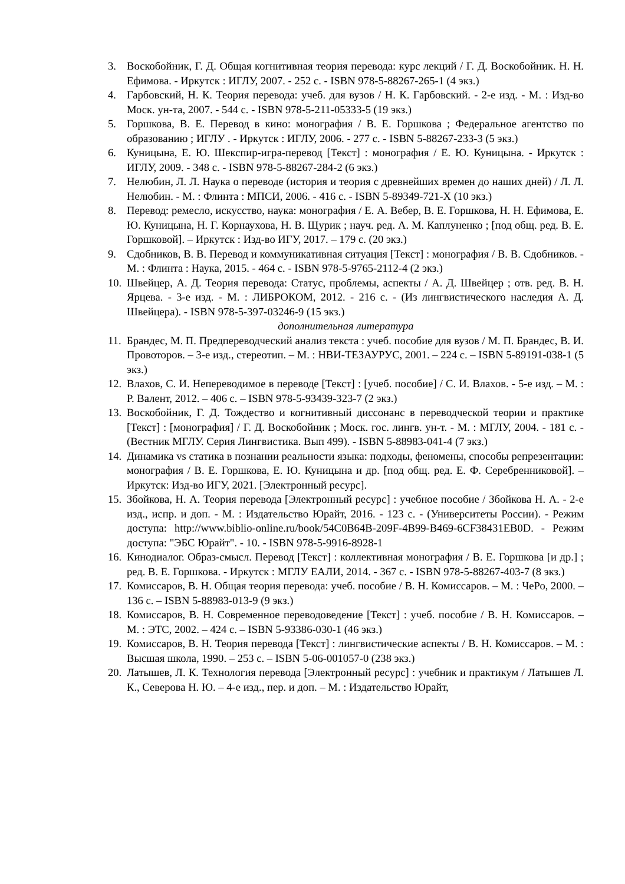3. Воскобойник, Г. Д. Общая когнитивная теория перевода: курс лекций / Г. Д. Воскобойник. Н. Н. Ефимова. - Иркутск : ИГЛУ, 2007. - 252 с. - ISBN 978-5-88267-265-1 (4 экз.)
4. Гарбовский, Н. К. Теория перевода: учеб. для вузов / Н. К. Гарбовский. - 2-е изд. - М. : Изд-во Моск. ун-та, 2007. - 544 с. - ISBN 978-5-211-05333-5 (19 экз.)
5. Горшкова, В. Е. Перевод в кино: монография / В. Е. Горшкова ; Федеральное агентство по образованию ; ИГЛУ . - Иркутск : ИГЛУ, 2006. - 277 с. - ISBN 5-88267-233-3 (5 экз.)
6. Куницына, Е. Ю. Шекспир-игра-перевод [Текст] : монография / Е. Ю. Куницына. - Иркутск : ИГЛУ, 2009. - 348 с. - ISBN 978-5-88267-284-2 (6 экз.)
7. Нелюбин, Л. Л. Наука о переводе (история и теория с древнейших времен до наших дней) / Л. Л. Нелюбин. - М. : Флинта : МПСИ, 2006. - 416 с. - ISBN 5-89349-721-X (10 экз.)
8. Перевод: ремесло, искусство, наука: монография / Е. А. Вебер, В. Е. Горшкова, Н. Н. Ефимова, Е. Ю. Куницына, Н. Г. Корнаухова, Н. В. Щурик ; науч. ред. А. М. Каплуненко ; [под общ. ред. В. Е. Горшковой]. – Иркутск : Изд-во ИГУ, 2017. – 179 с. (20 экз.)
9. Сдобников, В. В. Перевод и коммуникативная ситуация [Текст] : монография / В. В. Сдобников. - М. : Флинта : Наука, 2015. - 464 с. - ISBN 978-5-9765-2112-4 (2 экз.)
10. Швейцер, А. Д. Теория перевода: Статус, проблемы, аспекты / А. Д. Швейцер ; отв. ред. В. Н. Ярцева. - 3-е изд. - М. : ЛИБРОКОМ, 2012. - 216 с. - (Из лингвистического наследия А. Д. Швейцера). - ISBN 978-5-397-03246-9 (15 экз.)
дополнительная литература
11. Брандес, М. П. Предпереводческий анализ текста : учеб. пособие для вузов / М. П. Брандес, В. И. Провоторов. – 3-е изд., стереотип. – М. : НВИ-ТЕЗАУРУС, 2001. – 224 с. – ISBN 5-89191-038-1 (5 экз.)
12. Влахов, С. И. Непереводимое в переводе [Текст] : [учеб. пособие] / С. И. Влахов. - 5-е изд. – М. : Р. Валент, 2012. – 406 с. – ISBN 978-5-93439-323-7 (2 экз.)
13. Воскобойник, Г. Д. Тождество и когнитивный диссонанс в переводческой теории и практике [Текст] : [монография] / Г. Д. Воскобойник ; Моск. гос. лингв. ун-т. - М. : МГЛУ, 2004. - 181 с. - (Вестник МГЛУ. Серия Лингвистика. Вып 499). - ISBN 5-88983-041-4 (7 экз.)
14. Динамика vs статика в познании реальности языка: подходы, феномены, способы репрезентации: монография / В. Е. Горшкова, Е. Ю. Куницына и др. [под общ. ред. Е. Ф. Серебренниковой]. – Иркутск: Изд-во ИГУ, 2021. [Электронный ресурс].
15. Збойкова, Н. А. Теория перевода [Электронный ресурс] : учебное пособие / Збойкова Н. А. - 2-е изд., испр. и доп. - М. : Издательство Юрайт, 2016. - 123 с. - (Университеты России). - Режим доступа: http://www.biblio-online.ru/book/54C0B64B-209F-4B99-B469-6CF38431EB0D. - Режим доступа: "ЭБС Юрайт". - 10. - ISBN 978-5-9916-8928-1
16. Кинодиалог. Образ-смысл. Перевод [Текст] : коллективная монография / В. Е. Горшкова [и др.] ; ред. В. Е. Горшкова. - Иркутск : МГЛУ ЕАЛИ, 2014. - 367 с. - ISBN 978-5-88267-403-7 (8 экз.)
17. Комиссаров, В. Н. Общая теория перевода: учеб. пособие / В. Н. Комиссаров. – М. : ЧеРо, 2000. – 136 с. – ISBN 5-88983-013-9 (9 экз.)
18. Комиссаров, В. Н. Современное переводоведение [Текст] : учеб. пособие / В. Н. Комиссаров. – М. : ЭТС, 2002. – 424 с. – ISBN 5-93386-030-1 (46 экз.)
19. Комиссаров, В. Н. Теория перевода [Текст] : лингвистические аспекты / В. Н. Комиссаров. – М. : Высшая школа, 1990. – 253 с. – ISBN 5-06-001057-0 (238 экз.)
20. Латышев, Л. К. Технология перевода [Электронный ресурс] : учебник и практикум / Латышев Л. К., Северова Н. Ю. – 4-е изд., пер. и доп. – М. : Издательство Юрайт,